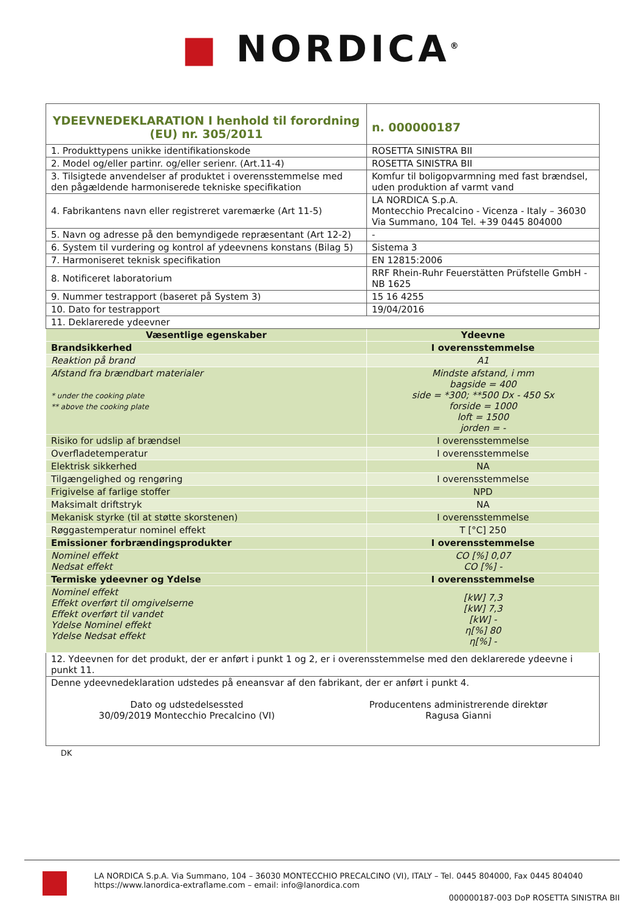■ NORDICA<sup>®</sup>
| YDEEVNEDEKLARATION I henhold til forordning (EU) nr. 305/2011 | | n. 000000187 |
| 1. Produkttypens unikke identifikationskode | ROSETTA SINISTRA BII | |
| 2. Model og/eller partinr. og/eller serienr. (Art.11-4) | ROSETTA SINISTRA BII | |
| 3. Tilsigtede anvendelser af produktet i overensstemmelse med den pågældende harmoniserede tekniske specifikation | Komfur til boligopvarmning med fast brændsel, uden produktion af varmt vand | |
| 4. Fabrikantens navn eller registreret varemærke (Art 11-5) | LA NORDICA S.p.A. Montecchio Precalcino - Vicenza - Italy – 36030 Via Summano, 104 Tel. +39 0445 804000 | |
| 5. Navn og adresse på den bemyndigede repræsentant (Art 12-2) | - | |
| 6. System til vurdering og kontrol af ydeevnens konstans (Bilag 5) | Sistema 3 | |
| 7. Harmoniseret teknisk specifikation | EN 12815:2006 | |
| 8. Notificeret laboratorium | RRF Rhein-Ruhr Feuerstätten Prüfstelle GmbH - NB 1625 | |
| 9. Nummer testrapport (baseret på System 3) | 15 16 4255 | |
| 10. Dato for testrapport | 19/04/2016 | |
| 11. Deklarerede ydeevner | | |
| Væsentlige egenskaber | Ydeevne | |
| Brandsikkerhed | I overensstemmelse | |
| Reaktion på brand | A1 | |
| Afstand fra brændbart materialer * under the cooking plate ** above the cooking plate | Mindste afstand, i mm bagside = 400 side = *300; **500 Dx - 450 Sx forside = 1000 loft = 1500 jorden = - | |
| Risiko for udslip af brændsel | I overensstemmelse | |
| Overfladetemperatur | I overensstemmelse | |
| Elektrisk sikkerhed | NA | |
| Tilgængelighed og rengøring | I overensstemmelse | |
| Frigivelse af farlige stoffer | NPD | |
| Maksimalt driftstryk | NA | |
| Mekanisk styrke (til at støtte skorstenen) | I overensstemmelse | |
| Røggastemperatur nominel effekt | T [°C] 250 | |
| Emissioner forbrændingsprodukter | I overensstemmelse | |
| Nominel effekt Nedsat effekt | CO [%] 0,07 CO [%] - | |
| Termiske ydeevner og Ydelse | I overensstemmelse | |
| Nominel effekt Effekt overført til omgivelserne Effekt overført til vandet Ydelse Nominel effekt Ydelse Nedsat effekt | [kW] 7,3 [kW] 7,3 [kW] - η[%] 80 η[%] - | |
| 12. Ydeevnen for det produkt, der er anført i punkt 1 og 2, er i overensstemmelse med den deklarerede ydeevne i punkt 11. | | |
| Denne ydeevnedeklaration udstedes på eneansvar af den fabrikant, der er anført i punkt 4. Dato og udstedelsessted 30/09/2019 Montecchio Precalcino (VI) Producentens administrerende direktør Ragusa Gianni | | |
DK
LA NORDICA S.p.A. Via Summano, 104 – 36030 MONTECCHIO PRECALCINO (VI), ITALY – Tel. 0445 804000, Fax 0445 804040
https://www.lanordica-extraflame.com – email: info@lanordica.com
000000187-003 DoP ROSETTA SINISTRA BII